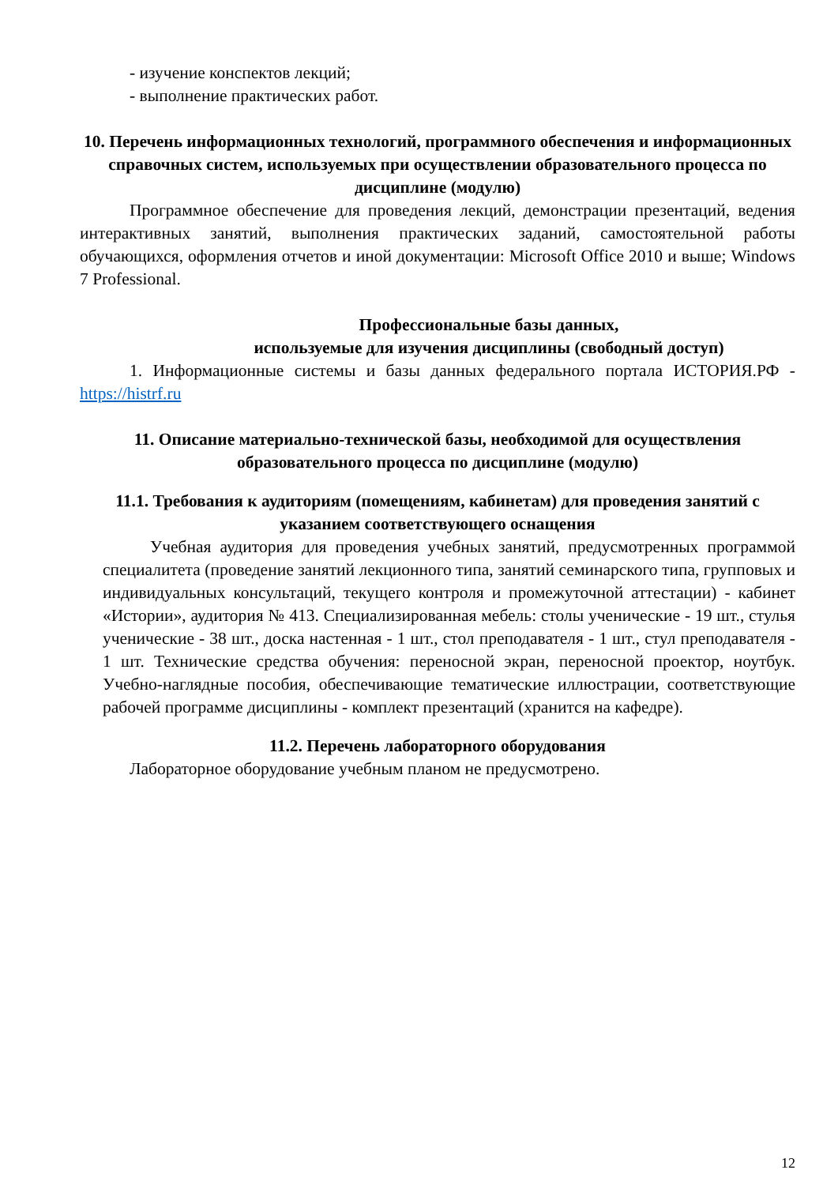- изучение конспектов лекций;
- выполнение практических работ.
10. Перечень информационных технологий, программного обеспечения и информационных справочных систем, используемых при осуществлении образовательного процесса по дисциплине (модулю)
Программное обеспечение для проведения лекций, демонстрации презентаций, ведения интерактивных занятий, выполнения практических заданий, самостоятельной работы обучающихся, оформления отчетов и иной документации: Microsoft Office 2010 и выше; Windows 7 Professional.
Профессиональные базы данных,
используемые для изучения дисциплины (свободный доступ)
1. Информационные системы и базы данных федерального портала ИСТОРИЯ.РФ - https://histrf.ru
11. Описание материально-технической базы, необходимой для осуществления образовательного процесса по дисциплине (модулю)
11.1. Требования к аудиториям (помещениям, кабинетам) для проведения занятий с указанием соответствующего оснащения
Учебная аудитория для проведения учебных занятий, предусмотренных программой специалитета (проведение занятий лекционного типа, занятий семинарского типа, групповых и индивидуальных консультаций, текущего контроля и промежуточной аттестации) - кабинет «Истории», аудитория № 413. Специализированная мебель: столы ученические - 19 шт., стулья ученические - 38 шт., доска настенная - 1 шт., стол преподавателя - 1 шт., стул преподавателя - 1 шт. Технические средства обучения: переносной экран, переносной проектор, ноутбук. Учебно-наглядные пособия, обеспечивающие тематические иллюстрации, соответствующие рабочей программе дисциплины - комплект презентаций (хранится на кафедре).
11.2. Перечень лабораторного оборудования
Лабораторное оборудование учебным планом не предусмотрено.
12